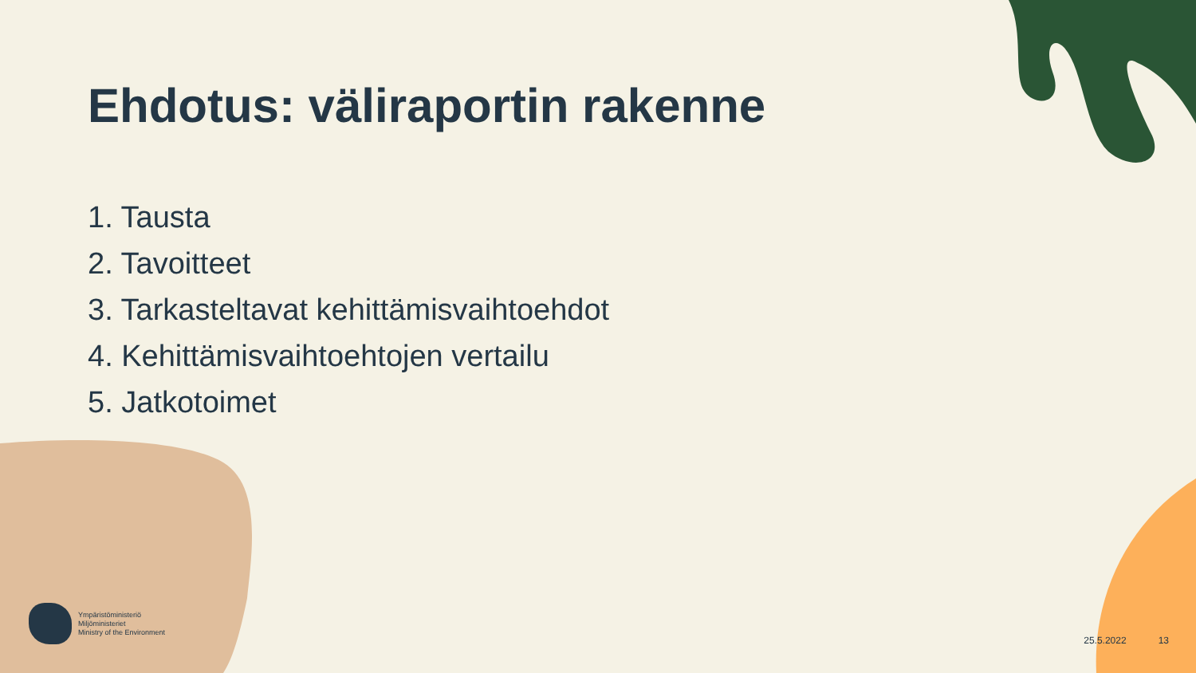Ehdotus: väliraportin rakenne
1. Tausta
2. Tavoitteet
3. Tarkasteltavat kehittämisvaihtoehdot
4. Kehittämisvaihtoehtojen vertailu
5. Jatkotoimet
Ympäristöministeriö
Miljöministeriet
Ministry of the Environment
25.5.2022 13